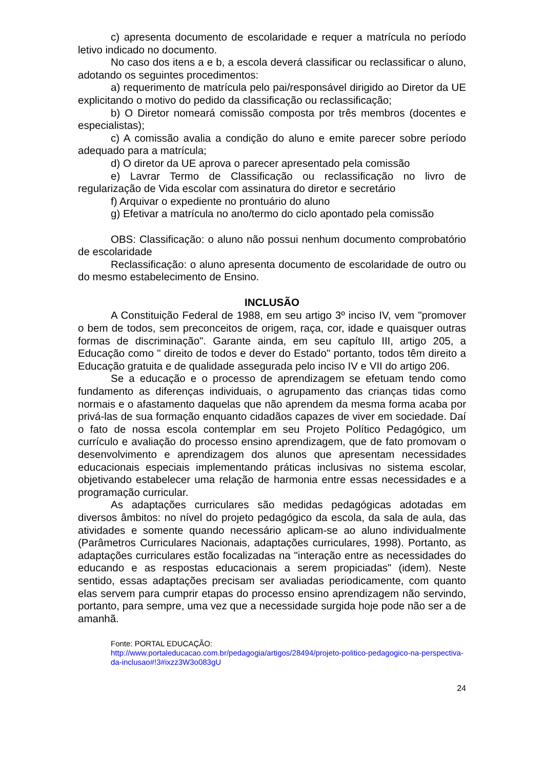c) apresenta documento de escolaridade e requer a matrícula no período letivo indicado no documento.
No caso dos itens a e b, a escola deverá classificar ou reclassificar o aluno, adotando os seguintes procedimentos:
a) requerimento de matrícula pelo pai/responsável dirigido ao Diretor da UE explicitando o motivo do pedido da classificação ou reclassificação;
b) O Diretor nomeará comissão composta por três membros (docentes e especialistas);
c) A comissão avalia a condição do aluno e emite parecer sobre período adequado para a matrícula;
d) O diretor da UE aprova o parecer apresentado pela comissão
e) Lavrar Termo de Classificação ou reclassificação no livro de regularização de Vida escolar com assinatura do diretor e secretário
f) Arquivar o expediente no prontuário do aluno
g) Efetivar a matrícula no ano/termo do ciclo apontado pela comissão
OBS: Classificação: o aluno não possui nenhum documento comprobatório de escolaridade
Reclassificação: o aluno apresenta documento de escolaridade de outro ou do mesmo estabelecimento de Ensino.
INCLUSÃO
A Constituição Federal de 1988, em seu artigo 3º inciso IV, vem "promover o bem de todos, sem preconceitos de origem, raça, cor, idade e quaisquer outras formas de discriminação". Garante ainda, em seu capítulo III, artigo 205, a Educação como " direito de todos e dever do Estado" portanto, todos têm direito a Educação gratuita e de qualidade assegurada pelo inciso IV e VII do artigo 206.
Se a educação e o processo de aprendizagem se efetuam tendo como fundamento as diferenças individuais, o agrupamento das crianças tidas como normais e o afastamento daquelas que não aprendem da mesma forma acaba por privá-las de sua formação enquanto cidadãos capazes de viver em sociedade. Daí o fato de nossa escola contemplar em seu Projeto Político Pedagógico, um currículo e avaliação do processo ensino aprendizagem, que de fato promovam o desenvolvimento e aprendizagem dos alunos que apresentam necessidades educacionais especiais implementando práticas inclusivas no sistema escolar, objetivando estabelecer uma relação de harmonia entre essas necessidades e a programação curricular.
As adaptações curriculares são medidas pedagógicas adotadas em diversos âmbitos: no nível do projeto pedagógico da escola, da sala de aula, das atividades e somente quando necessário aplicam-se ao aluno individualmente (Parâmetros Curriculares Nacionais, adaptações curriculares, 1998). Portanto, as adaptações curriculares estão focalizadas na "interação entre as necessidades do educando e as respostas educacionais a serem propiciadas" (idem). Neste sentido, essas adaptações precisam ser avaliadas periodicamente, com quanto elas servem para cumprir etapas do processo ensino aprendizagem não servindo, portanto, para sempre, uma vez que a necessidade surgida hoje pode não ser a de amanhã.
Fonte: PORTAL EDUCAÇÃO:
http://www.portaleducacao.com.br/pedagogia/artigos/28494/projeto-politico-pedagogico-na-perspectiva-da-inclusao#!3#ixzz3W3o083gU
24